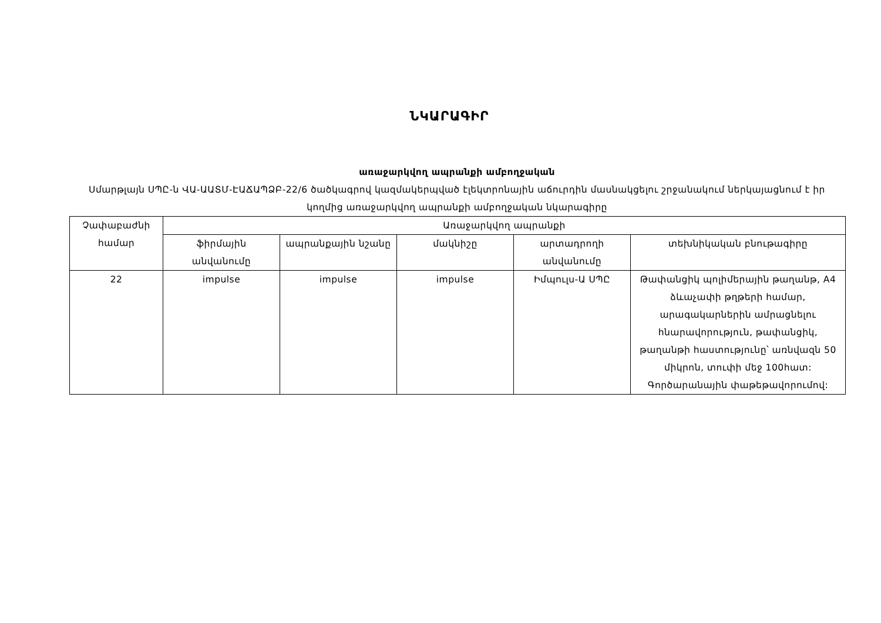ՆԿԱՐԱԳԻՐ
առաջարկվող ապրանքի ամբողջական
Սմարթլայն ՍՊԸ-ն ՎԱ-ԱԱՏՄ-ԷԱՃԱՊՁԲ-22/6 ծածկագրով կազմակերպված էլեկտրոնային աճուրդին մասնակցելու շրջանակում ներկայացնում է իր կողմից առաջարկվող ապրանքի ամբողջական նկարագիրը
| Չափաբաժնի համար | Առաջարկվող ապրանքի | | | | |
| | ֆիրմային անվանումը | ապրանքային նշանը | մակնիշը | արտադրողի անվանումը | տեխնիկական բնութագիրը |
| 22 | impulse | impulse | impulse | Իմպուլս-Ա ՍՊԸ | Թափանցիկ պոլիմերային թաղանթ, A4 ձևաչափի թղթերի համար, արագակարներին ամրացնելու հնարավորություն, թափանցիկ, թաղանթի հաստությունը՝ առնվազն 50 միկրոն, տուփի մեջ 100հատ: Գործարանային փաթեթավորումով: |